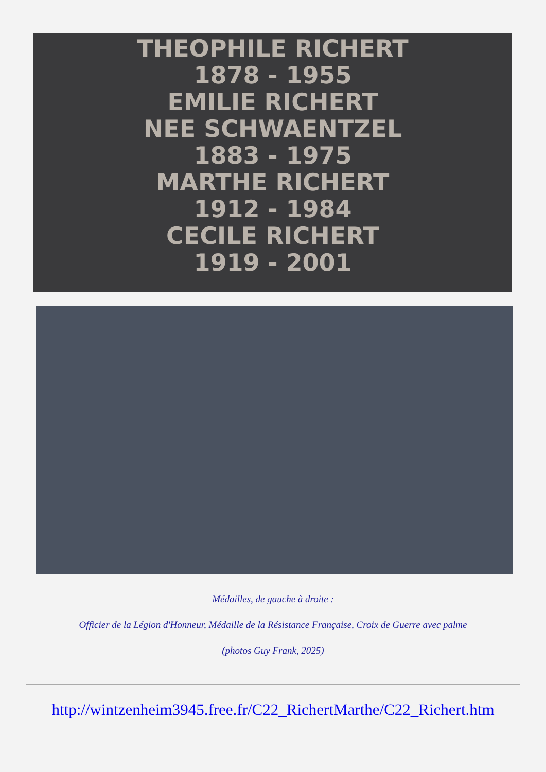THEOPHILE RICHERT
1878 - 1955
EMILIE RICHERT
NEE SCHWAENTZEL
1883 - 1975
MARTHE RICHERT
1912 - 1984
CECILE RICHERT
1919 - 2001
Médailles, de gauche à droite :
Officier de la Légion d'Honneur, Médaille de la Résistance Française, Croix de Guerre avec palme
(photos Guy Frank, 2025)
http://wintzenheim3945.free.fr/C22_RichertMarthe/C22_Richert.htm